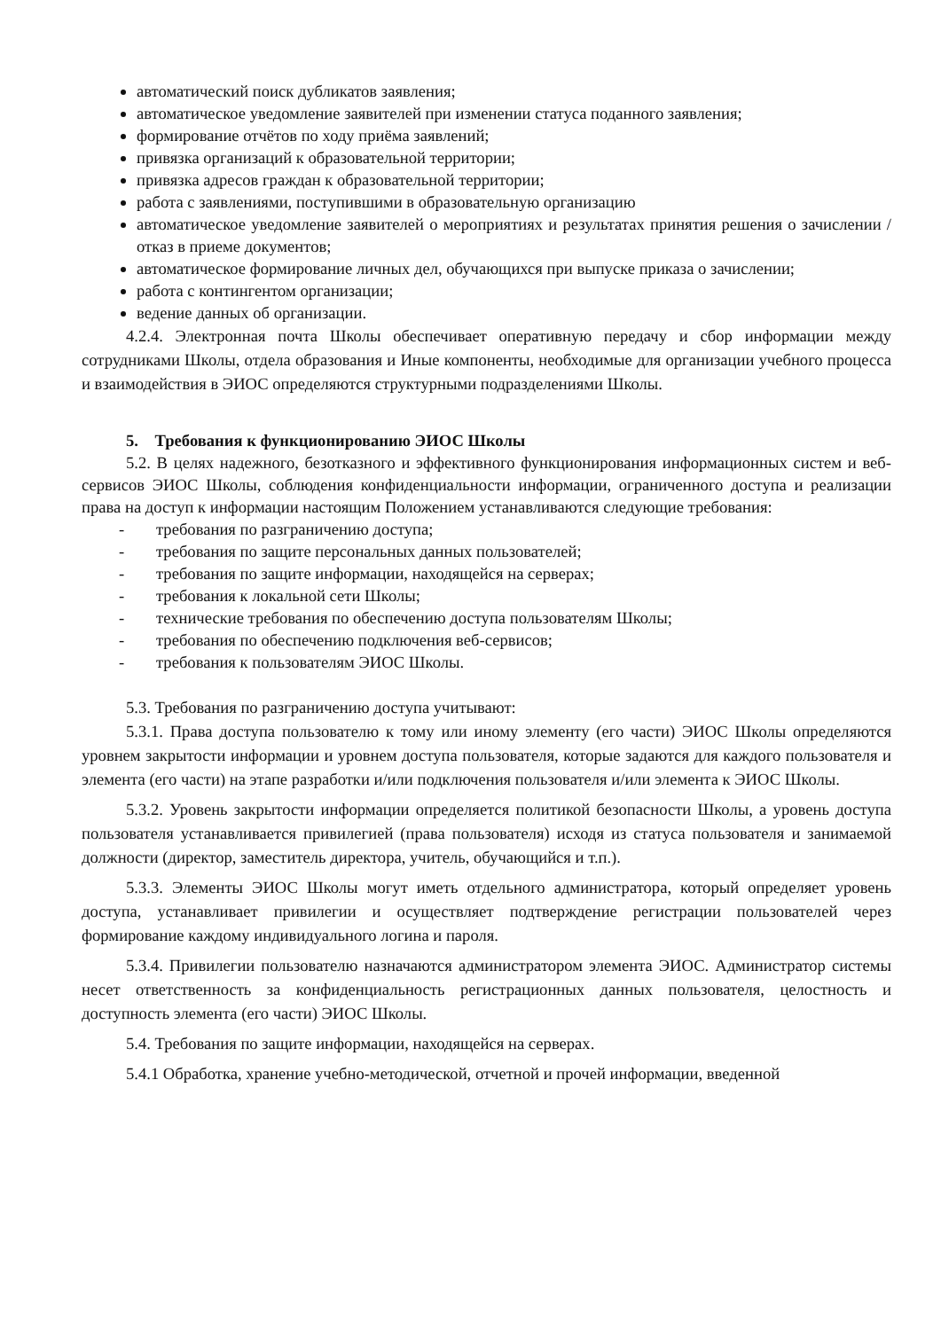автоматический поиск дубликатов заявления;
автоматическое уведомление заявителей при изменении статуса поданного заявления;
формирование отчётов по ходу приёма заявлений;
привязка организаций к образовательной территории;
привязка адресов граждан к образовательной территории;
работа с заявлениями, поступившими в образовательную организацию
автоматическое уведомление заявителей о мероприятиях и результатах принятия решения о зачислении / отказ в приеме документов;
автоматическое формирование личных дел, обучающихся при выпуске приказа о зачислении;
работа с контингентом организации;
ведение данных об организации.
4.2.4. Электронная почта Школы обеспечивает оперативную передачу и сбор информации между сотрудниками Школы, отдела образования и Иные компоненты, необходимые для организации учебного процесса и взаимодействия в ЭИОС определяются структурными подразделениями Школы.
5. Требования к функционированию ЭИОС Школы
5.2. В целях надежного, безотказного и эффективного функционирования информационных систем и веб-сервисов ЭИОС Школы, соблюдения конфиденциальности информации, ограниченного доступа и реализации права на доступ к информации настоящим Положением устанавливаются следующие требования:
- требования по разграничению доступа;
- требования по защите персональных данных пользователей;
- требования по защите информации, находящейся на серверах;
- требования к локальной сети Школы;
- технические требования по обеспечению доступа пользователям Школы;
- требования по обеспечению подключения веб-сервисов;
- требования к пользователям ЭИОС Школы.
5.3. Требования по разграничению доступа учитывают:
5.3.1. Права доступа пользователю к тому или иному элементу (его части) ЭИОС Школы определяются уровнем закрытости информации и уровнем доступа пользователя, которые задаются для каждого пользователя и элемента (его части) на этапе разработки и/или подключения пользователя и/или элемента к ЭИОС Школы.
5.3.2. Уровень закрытости информации определяется политикой безопасности Школы, а уровень доступа пользователя устанавливается привилегией (права пользователя) исходя из статуса пользователя и занимаемой должности (директор, заместитель директора, учитель, обучающийся и т.п.).
5.3.3. Элементы ЭИОС Школы могут иметь отдельного администратора, который определяет уровень доступа, устанавливает привилегии и осуществляет подтверждение регистрации пользователей через формирование каждому индивидуального логина и пароля.
5.3.4. Привилегии пользователю назначаются администратором элемента ЭИОС. Администратор системы несет ответственность за конфиденциальность регистрационных данных пользователя, целостность и доступность элемента (его части) ЭИОС Школы.
5.4. Требования по защите информации, находящейся на серверах.
5.4.1 Обработка, хранение учебно-методической, отчетной и прочей информации, введенной